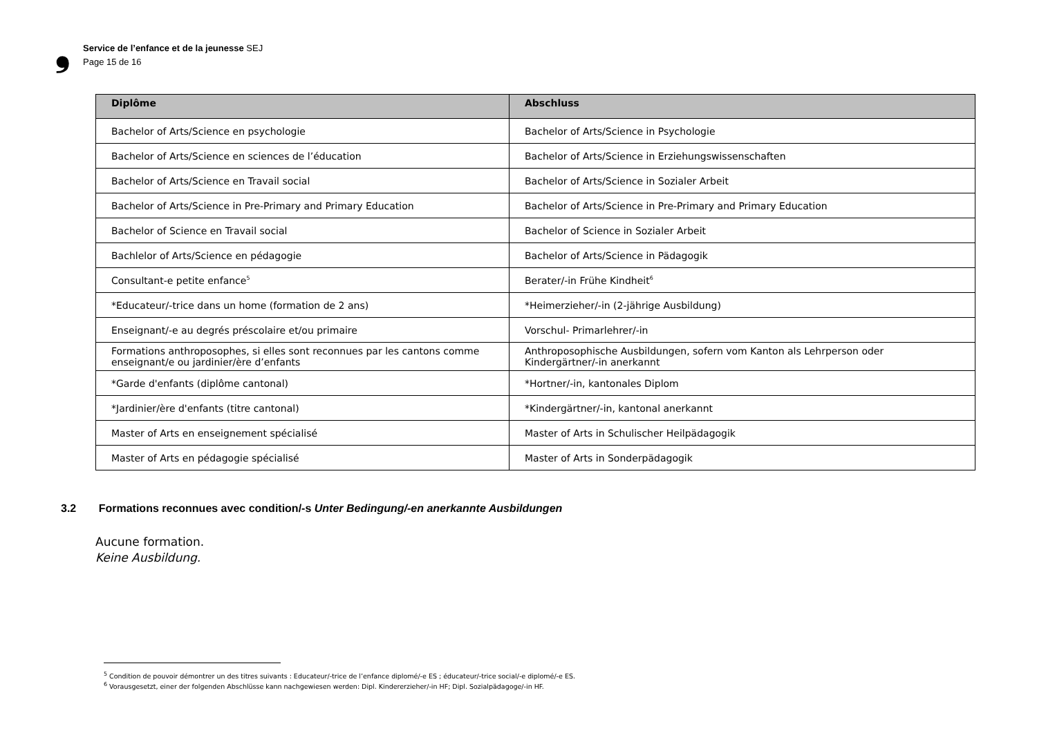❟
Service de l’enfance et de la jeunesse SEJ
Page 15 de 16
| Diplôme | Abschluss |
| --- | --- |
| Bachelor of Arts/Science en psychologie | Bachelor of Arts/Science in Psychologie |
| Bachelor of Arts/Science en sciences de l’éducation | Bachelor of Arts/Science in Erziehungswissenschaften |
| Bachelor of Arts/Science en Travail social | Bachelor of Arts/Science in Sozialer Arbeit |
| Bachelor of Arts/Science in Pre-Primary and Primary Education | Bachelor of Arts/Science in Pre-Primary and Primary Education |
| Bachelor of Science en Travail social | Bachelor of Science in Sozialer Arbeit |
| Bachlelor of Arts/Science en pédagogie | Bachelor of Arts/Science in Pädagogik |
| Consultant-e petite enfance<sup>5</sup> | Berater/-in Frühe Kindheit<sup>6</sup> |
| *Educateur/-trice dans un home (formation de 2 ans) | *Heimerzieher/-in (2-jährige Ausbildung) |
| Enseignant/-e au degrés préscolaire et/ou primaire | Vorschul- Primarlehrer/-in |
| Formations anthroposophes, si elles sont reconnues par les cantons comme enseignant/e ou jardinier/ère d’enfants | Anthroposophische Ausbildungen, sofern vom Kanton als Lehrperson oder Kindergärtner/-in anerkannt |
| *Garde d'enfants (diplôme cantonal) | *Hortner/-in, kantonales Diplom |
| *Jardinier/ère d'enfants (titre cantonal) | *Kindergärtner/-in, kantonal anerkannt |
| Master of Arts en enseignement spécialisé | Master of Arts in Schulischer Heilpädagogik |
| Master of Arts en pédagogie spécialisé | Master of Arts in Sonderpädagogik |
3.2 Formations reconnues avec condition/-s Unter Bedingung/-en anerkannte Ausbildungen
Aucune formation.
Keine Ausbildung.
<sup>5</sup> Condition de pouvoir démontrer un des titres suivants : Educateur/-trice de l’enfance diplomé/-e ES ; éducateur/-trice social/-e diplomé/-e ES.
<sup>6</sup> Vorausgesetzt, einer der folgenden Abschlüsse kann nachgewiesen werden: Dipl. Kindererzieher/-in HF; Dipl. Sozialpädagoge/-in HF.